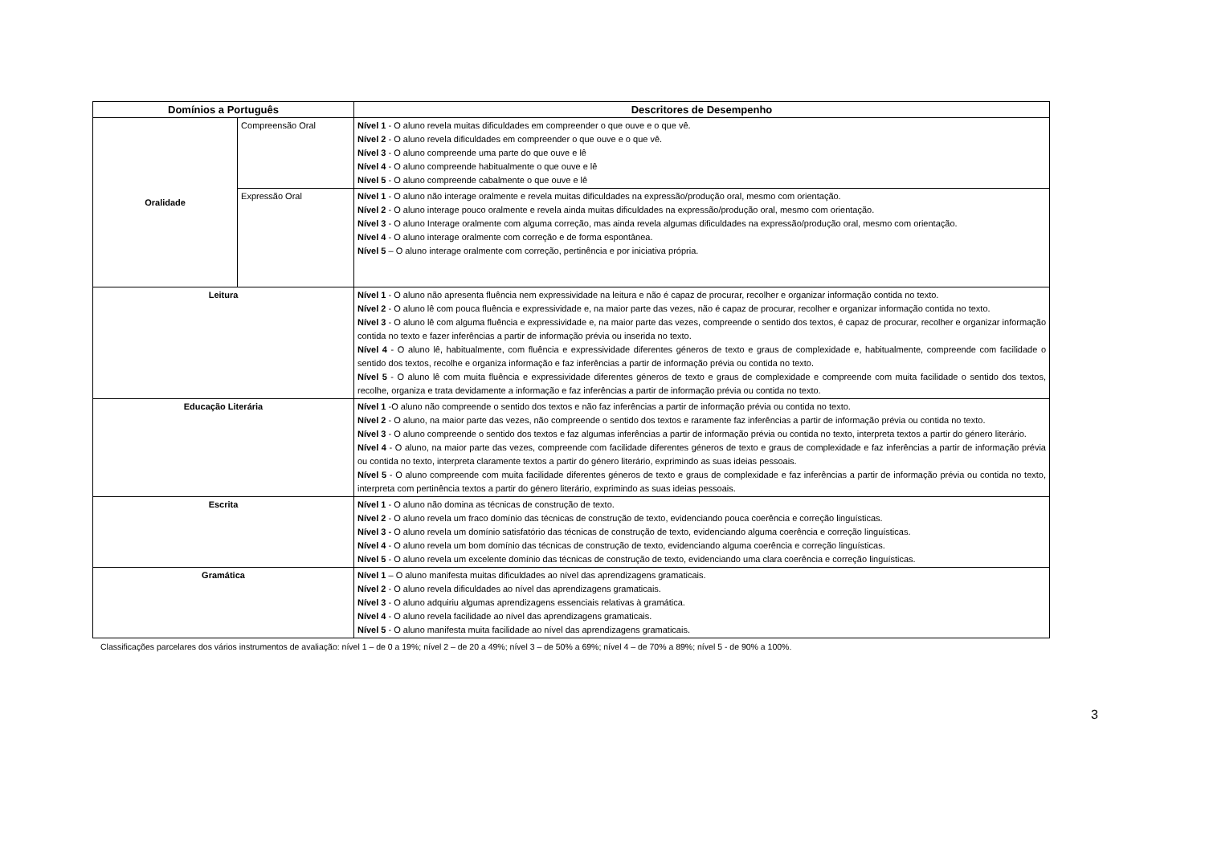| Domínios a Português | | Descritores de Desempenho |
| --- | --- | --- |
| Oralidade | Compreensão Oral | Nível 1 - O aluno revela muitas dificuldades em compreender o que ouve e o que vê. Nível 2 - O aluno revela dificuldades em compreender o que ouve e o que vê. Nível 3 - O aluno compreende uma parte do que ouve e lê Nível 4 - O aluno compreende habitualmente o que ouve e lê Nível 5 - O aluno compreende cabalmente o que ouve e lê |
| | Expressão Oral | Nível 1 - O aluno não interage oralmente e revela muitas dificuldades na expressão/produção oral, mesmo com orientação. Nível 2 - O aluno interage pouco oralmente e revela ainda muitas dificuldades na expressão/produção oral, mesmo com orientação. Nível 3 - O aluno Interage oralmente com alguma correção, mas ainda revela algumas dificuldades na expressão/produção oral, mesmo com orientação. Nível 4 - O aluno interage oralmente com correção e de forma espontânea. Nível 5 – O aluno interage oralmente com correção, pertinência e por iniciativa própria. |
| Leitura | | Nível 1 - O aluno não apresenta fluência nem expressividade na leitura e não é capaz de procurar, recolher e organizar informação contida no texto. Nível 2 - O aluno lê com pouca fluência e expressividade e, na maior parte das vezes, não é capaz de procurar, recolher e organizar informação contida no texto. Nível 3 - O aluno lê com alguma fluência e expressividade e, na maior parte das vezes, compreende o sentido dos textos, é capaz de procurar, recolher e organizar informação contida no texto e fazer inferências a partir de informação prévia ou inserida no texto. Nível 4 - O aluno lê, habitualmente, com fluência e expressividade diferentes géneros de texto e graus de complexidade e, habitualmente, compreende com facilidade o sentido dos textos, recolhe e organiza informação e faz inferências a partir de informação prévia ou contida no texto. Nível 5 - O aluno lê com muita fluência e expressividade diferentes géneros de texto e graus de complexidade e compreende com muita facilidade o sentido dos textos, recolhe, organiza e trata devidamente a informação e faz inferências a partir de informação prévia ou contida no texto. |
| Educação Literária | | Nível 1 -O aluno não compreende o sentido dos textos e não faz inferências a partir de informação prévia ou contida no texto. Nível 2 - O aluno, na maior parte das vezes, não compreende o sentido dos textos e raramente faz inferências a partir de informação prévia ou contida no texto. Nível 3 - O aluno compreende o sentido dos textos e faz algumas inferências a partir de informação prévia ou contida no texto, interpreta textos a partir do género literário. Nível 4 - O aluno, na maior parte das vezes, compreende com facilidade diferentes géneros de texto e graus de complexidade e faz inferências a partir de informação prévia ou contida no texto, interpreta claramente textos a partir do género literário, exprimindo as suas ideias pessoais. Nível 5 - O aluno compreende com muita facilidade diferentes géneros de texto e graus de complexidade e faz inferências a partir de informação prévia ou contida no texto, interpreta com pertinência textos a partir do género literário, exprimindo as suas ideias pessoais. |
| Escrita | | Nível 1 - O aluno não domina as técnicas de construção de texto. Nível 2 - O aluno revela um fraco domínio das técnicas de construção de texto, evidenciando pouca coerência e correção linguísticas. Nível 3 - O aluno revela um domínio satisfatório das técnicas de construção de texto, evidenciando alguma coerência e correção linguísticas. Nível 4 - O aluno revela um bom domínio das técnicas de construção de texto, evidenciando alguma coerência e correção linguísticas. Nível 5 - O aluno revela um excelente domínio das técnicas de construção de texto, evidenciando uma clara coerência e correção linguísticas. |
| Gramática | | Nível 1 – O aluno manifesta muitas dificuldades ao nível das aprendizagens gramaticais. Nível 2 - O aluno revela dificuldades ao nível das aprendizagens gramaticais. Nível 3 - O aluno adquiriu algumas aprendizagens essenciais relativas à gramática. Nível 4 - O aluno revela facilidade ao nível das aprendizagens gramaticais. Nível 5 - O aluno manifesta muita facilidade ao nível das aprendizagens gramaticais. |
Classificações parcelares dos vários instrumentos de avaliação: nível 1 – de 0 a 19%; nível 2 – de 20 a 49%; nível 3 – de 50% a 69%; nível 4 – de 70% a 89%; nível 5 - de 90% a 100%.
3